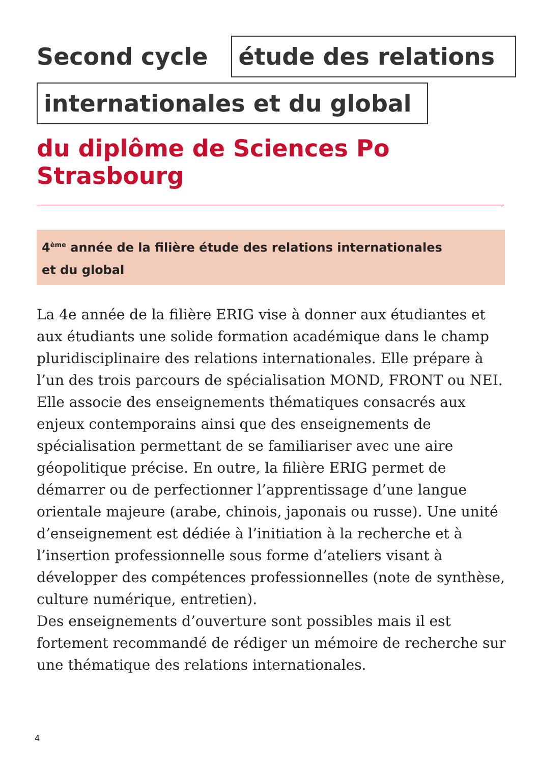Second cycle
étude des relations
internationales et du global
du diplôme de Sciences Po Strasbourg
4<sup>ème</sup> année de la filière étude des relations internationales
et du global
La 4e année de la filière ERIG vise à donner aux étudiantes et aux étudiants une solide formation académique dans le champ pluridisciplinaire des relations internationales. Elle prépare à l’un des trois parcours de spécialisation MOND, FRONT ou NEI. Elle associe des enseignements thématiques consacrés aux enjeux contemporains ainsi que des enseignements de spécialisation permettant de se familiariser avec une aire géopolitique précise. En outre, la filière ERIG permet de démarrer ou de perfectionner l’apprentissage d’une langue orientale majeure (arabe, chinois, japonais ou russe). Une unité d’enseignement est dédiée à l’initiation à la recherche et à l’insertion professionnelle sous forme d’ateliers visant à développer des compétences professionnelles (note de synthèse, culture numérique, entretien).
Des enseignements d’ouverture sont possibles mais il est fortement recommandé de rédiger un mémoire de recherche sur une thématique des relations internationales.
4